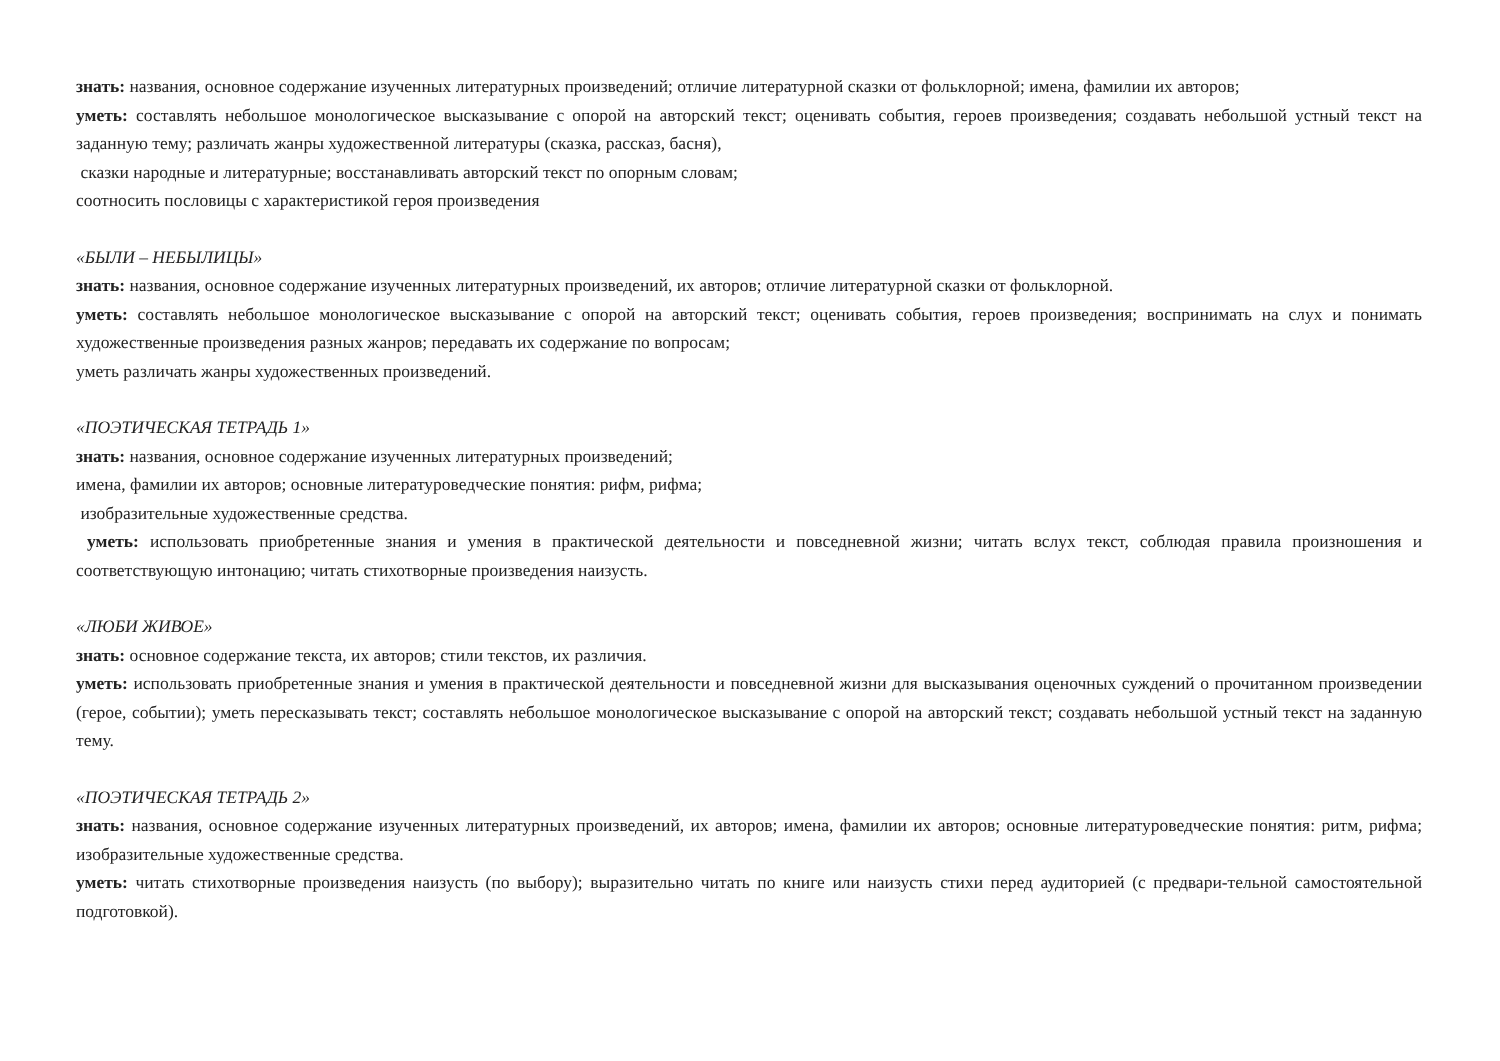знать: названия, основное содержание изученных литературных произведений; отличие литературной сказки от фольклорной; имена, фамилии их авторов;
уметь: составлять небольшое монологическое высказывание с опорой на авторский текст; оценивать события, героев произведения; создавать небольшой устный текст на заданную тему; различать жанры художественной литературы (сказка, рассказ, басня),
сказки народные и литературные; восстанавливать авторский текст по опорным словам;
соотносить пословицы с характеристикой героя произведения
«БЫЛИ – НЕБЫЛИЦЫ»
знать: названия, основное содержание изученных литературных произведений, их авторов; отличие литературной сказки от фольклорной.
уметь: составлять небольшое монологическое высказывание с опорой на авторский текст; оценивать события, героев произведения; воспринимать на слух и понимать художественные произведения разных жанров; передавать их содержание по вопросам;
уметь различать жанры художественных произведений.
«ПОЭТИЧЕСКАЯ ТЕТРАДЬ 1»
знать: названия, основное содержание изученных литературных произведений;
имена, фамилии их авторов; основные литературоведческие понятия: рифм, рифма;
изобразительные художественные средства.
уметь: использовать приобретенные знания и умения в практической деятельности и повседневной жизни; читать вслух текст, соблюдая правила произношения и соответствующую интонацию; читать стихотворные произведения наизусть.
«ЛЮБИ ЖИВОЕ»
знать: основное содержание текста, их авторов; стили текстов, их различия.
уметь: использовать приобретенные знания и умения в практической деятельности и повседневной жизни для высказывания оценочных суждений о прочитанном произведении (герое, событии); уметь пересказывать текст; составлять небольшое монологическое высказывание с опорой на авторский текст; создавать небольшой устный текст на заданную тему.
«ПОЭТИЧЕСКАЯ ТЕТРАДЬ 2»
знать: названия, основное содержание изученных литературных произведений, их авторов; имена, фамилии их авторов; основные литературоведческие понятия: ритм, рифма; изобразительные художественные средства.
уметь: читать стихотворные произведения наизусть (по выбору); выразительно читать по книге или наизусть стихи перед аудиторией (с предвари-тельной самостоятельной подготовкой).